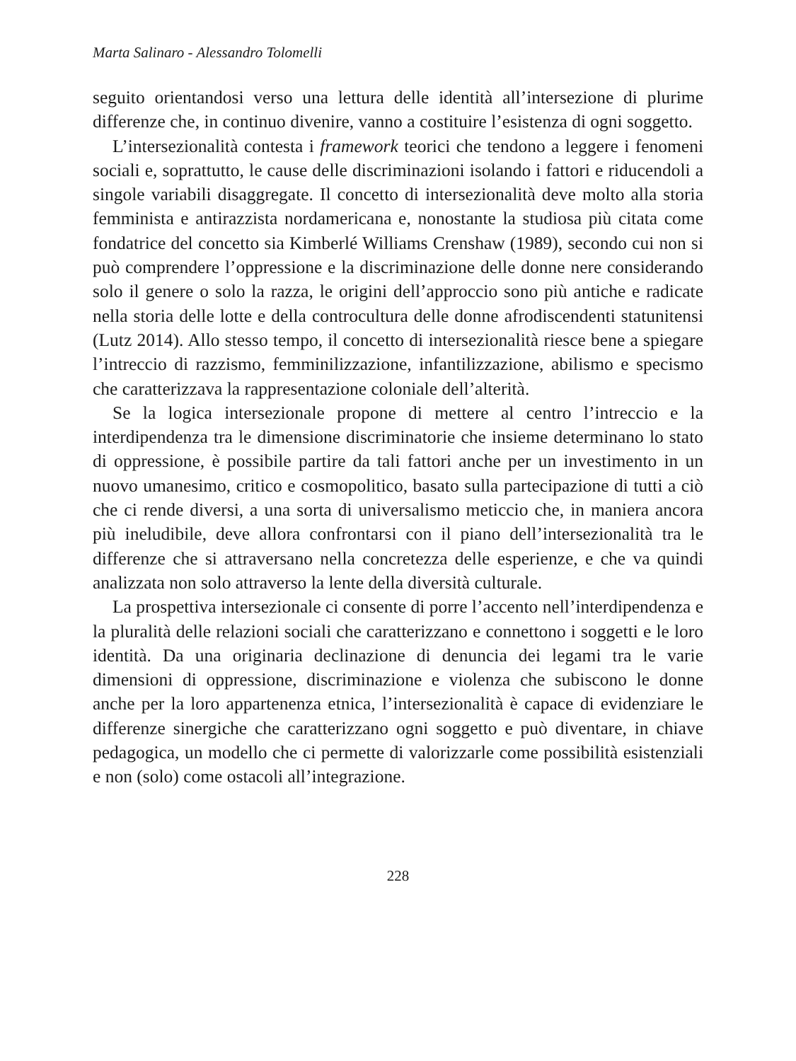Marta Salinaro - Alessandro Tolomelli
seguito orientandosi verso una lettura delle identità all’intersezione di plurime differenze che, in continuo divenire, vanno a costituire l’esistenza di ogni soggetto.
L’intersezionalità contesta i framework teorici che tendono a leggere i fenomeni sociali e, soprattutto, le cause delle discriminazioni isolando i fattori e riducendoli a singole variabili disaggregate. Il concetto di intersezionalità deve molto alla storia femminista e antirazzista nordamericana e, nonostante la studiosa più citata come fondatrice del concetto sia Kimberlé Williams Crenshaw (1989), secondo cui non si può comprendere l’oppressione e la discriminazione delle donne nere considerando solo il genere o solo la razza, le origini dell’approccio sono più antiche e radicate nella storia delle lotte e della controcultura delle donne afrodiscendenti statunitensi (Lutz 2014). Allo stesso tempo, il concetto di intersezionalità riesce bene a spiegare l’intreccio di razzismo, femminilizzazione, infantilizzazione, abilismo e specismo che caratterizzava la rappresentazione coloniale dell’alterità.
Se la logica intersezionale propone di mettere al centro l’intreccio e la interdipendenza tra le dimensione discriminatorie che insieme determinano lo stato di oppressione, è possibile partire da tali fattori anche per un investimento in un nuovo umanesimo, critico e cosmopolitico, basato sulla partecipazione di tutti a ciò che ci rende diversi, a una sorta di universalismo meticcio che, in maniera ancora più ineludibile, deve allora confrontarsi con il piano dell’intersezionalità tra le differenze che si attraversano nella concretezza delle esperienze, e che va quindi analizzata non solo attraverso la lente della diversità culturale.
La prospettiva intersezionale ci consente di porre l’accento nell’interdipendenza e la pluralità delle relazioni sociali che caratterizzano e connettono i soggetti e le loro identità. Da una originaria declinazione di denuncia dei legami tra le varie dimensioni di oppressione, discriminazione e violenza che subiscono le donne anche per la loro appartenenza etnica, l’intersezionalità è capace di evidenziare le differenze sinergiche che caratterizzano ogni soggetto e può diventare, in chiave pedagogica, un modello che ci permette di valorizzarle come possibilità esistenziali e non (solo) come ostacoli all’integrazione.
228